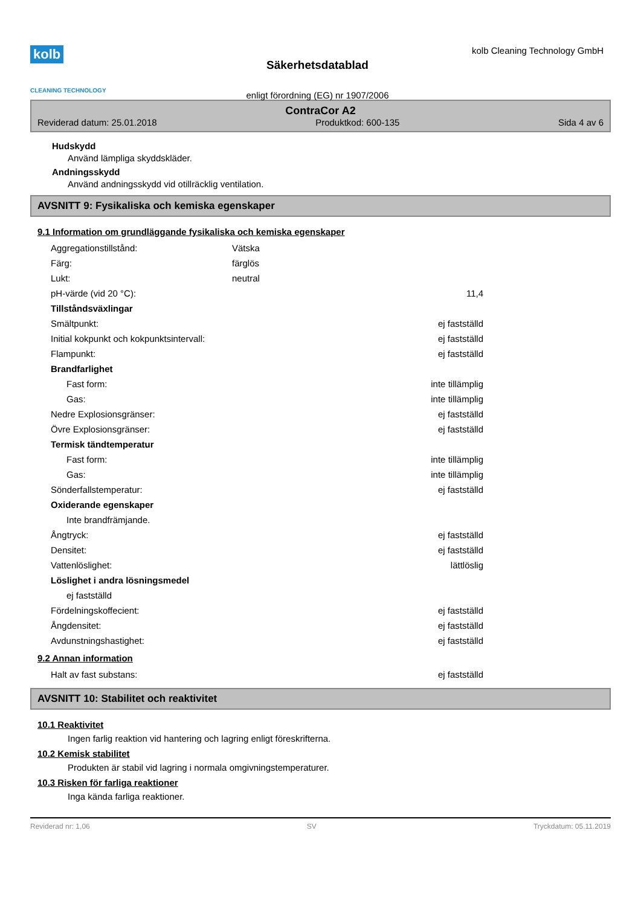kolb
CLEANING TECHNOLOGY
Säkerhetsdatablad
enligt förordning (EG) nr 1907/2006
kolb Cleaning Technology GmbH
ContraCor A2
Reviderad datum: 25.01.2018 Produktkod: 600-135 Sida 4 av 6
Hudskydd
Använd lämpliga skyddskläder.
Andningsskydd
Använd andningsskydd vid otillräcklig ventilation.
AVSNITT 9: Fysikaliska och kemiska egenskaper
9.1 Information om grundläggande fysikaliska och kemiska egenskaper
| Aggregationstillstånd: | Vätska | |
| Färg: | färglös | |
| Lukt: | neutral | |
| pH-värde (vid 20 °C): | | 11,4 |
| Tillståndsväxlingar | | |
| Smältpunkt: | | ej fastställd |
| Initial kokpunkt och kokpunktsintervall: | | ej fastställd |
| Flampunkt: | | ej fastställd |
| Brandfarlighet | | |
| Fast form: | | inte tillämplig |
| Gas: | | inte tillämplig |
| Nedre Explosionsgränser: | | ej fastställd |
| Övre Explosionsgränser: | | ej fastställd |
| Termisk tändtemperatur | | |
| Fast form: | | inte tillämplig |
| Gas: | | inte tillämplig |
| Sönderfallstemperatur: | | ej fastställd |
| Oxiderande egenskaper | | |
| Inte brandfrämjande. | | |
| Ångtryck: | | ej fastställd |
| Densitet: | | ej fastställd |
| Vattenlöslighet: | | lättlöslig |
| Löslighet i andra lösningsmedel | | |
| ej fastställd | | |
| Fördelningskoffecient: | | ej fastställd |
| Ångdensitet: | | ej fastställd |
| Avdunstningshastighet: | | ej fastställd |
9.2 Annan information
| Halt av fast substans: | ej fastställd |
AVSNITT 10: Stabilitet och reaktivitet
10.1 Reaktivitet
Ingen farlig reaktion vid hantering och lagring enligt föreskrifterna.
10.2 Kemisk stabilitet
Produkten är stabil vid lagring i normala omgivningstemperaturer.
10.3 Risken för farliga reaktioner
Inga kända farliga reaktioner.
Reviderad nr: 1,06 SV Tryckdatum: 05.11.2019